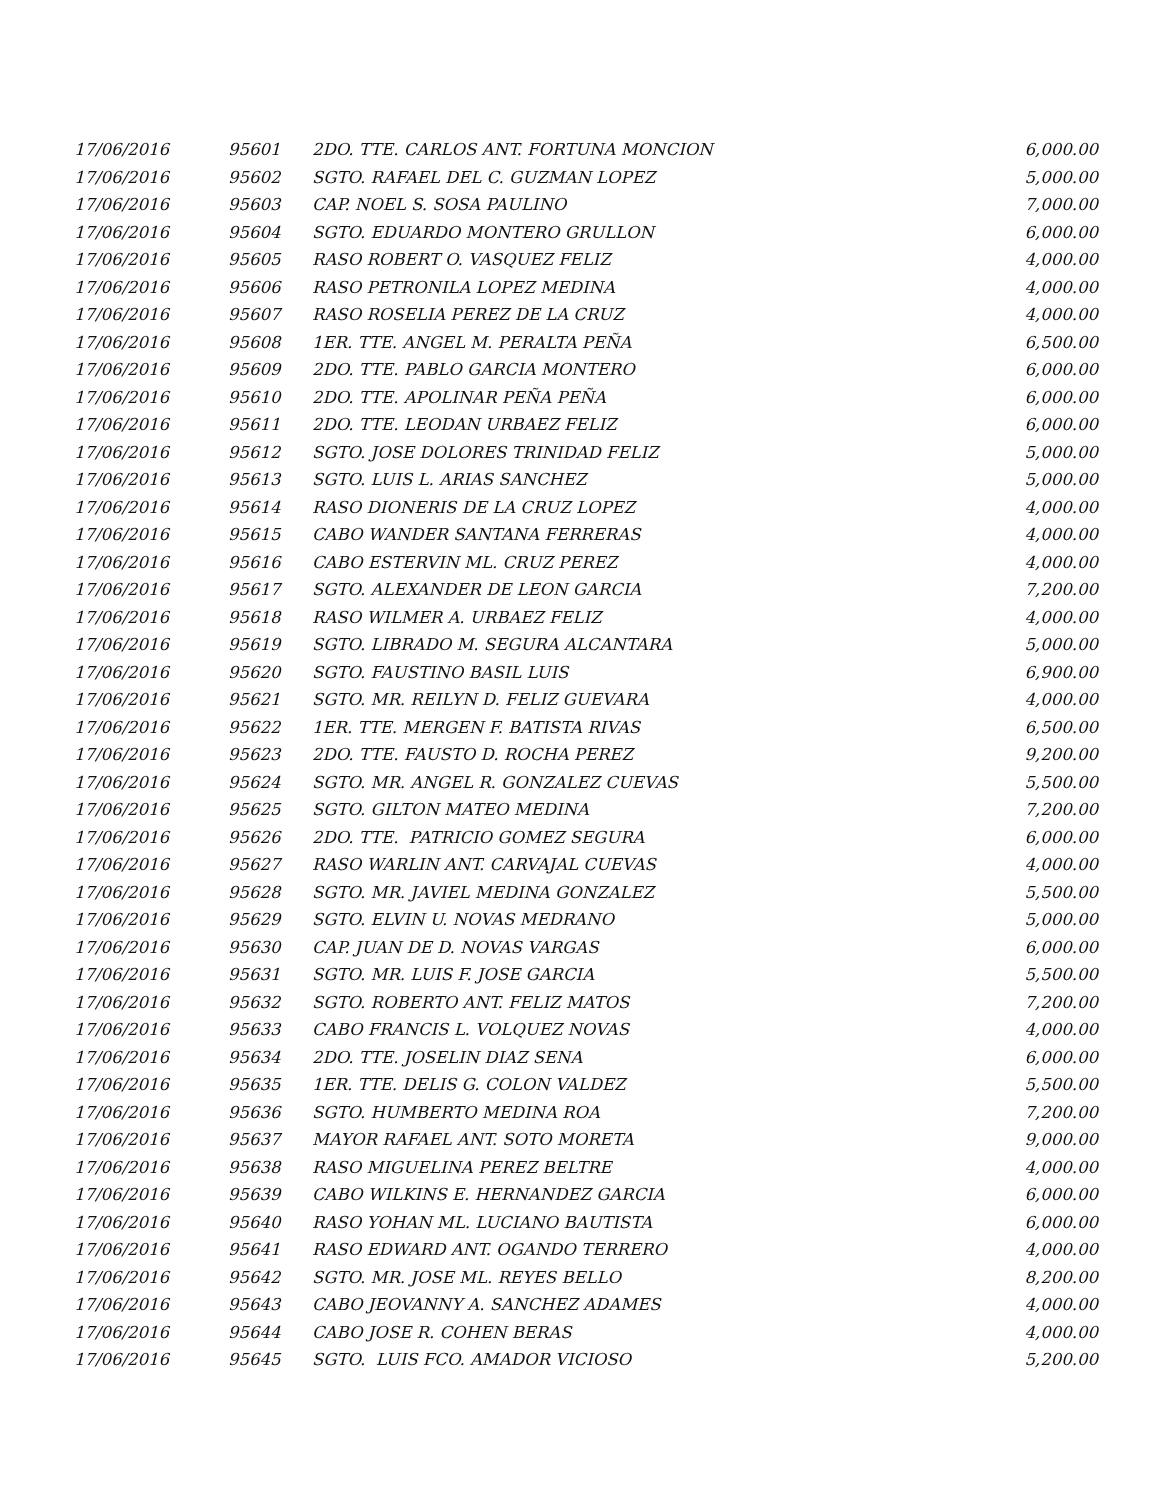| 17/06/2016 | 95601 | 2DO. TTE. CARLOS ANT. FORTUNA MONCION | 6,000.00 |
| 17/06/2016 | 95602 | SGTO. RAFAEL DEL C. GUZMAN LOPEZ | 5,000.00 |
| 17/06/2016 | 95603 | CAP. NOEL S. SOSA PAULINO | 7,000.00 |
| 17/06/2016 | 95604 | SGTO. EDUARDO MONTERO GRULLON | 6,000.00 |
| 17/06/2016 | 95605 | RASO ROBERT O. VASQUEZ FELIZ | 4,000.00 |
| 17/06/2016 | 95606 | RASO PETRONILA LOPEZ MEDINA | 4,000.00 |
| 17/06/2016 | 95607 | RASO ROSELIA PEREZ DE LA CRUZ | 4,000.00 |
| 17/06/2016 | 95608 | 1ER. TTE. ANGEL M. PERALTA PEÑA | 6,500.00 |
| 17/06/2016 | 95609 | 2DO. TTE. PABLO GARCIA MONTERO | 6,000.00 |
| 17/06/2016 | 95610 | 2DO. TTE. APOLINAR PEÑA PEÑA | 6,000.00 |
| 17/06/2016 | 95611 | 2DO. TTE. LEODAN URBAEZ FELIZ | 6,000.00 |
| 17/06/2016 | 95612 | SGTO. JOSE DOLORES TRINIDAD FELIZ | 5,000.00 |
| 17/06/2016 | 95613 | SGTO. LUIS L. ARIAS SANCHEZ | 5,000.00 |
| 17/06/2016 | 95614 | RASO DIONERIS DE LA CRUZ LOPEZ | 4,000.00 |
| 17/06/2016 | 95615 | CABO WANDER SANTANA FERRERAS | 4,000.00 |
| 17/06/2016 | 95616 | CABO ESTERVIN ML. CRUZ PEREZ | 4,000.00 |
| 17/06/2016 | 95617 | SGTO. ALEXANDER DE LEON GARCIA | 7,200.00 |
| 17/06/2016 | 95618 | RASO WILMER A. URBAEZ FELIZ | 4,000.00 |
| 17/06/2016 | 95619 | SGTO. LIBRADO M. SEGURA ALCANTARA | 5,000.00 |
| 17/06/2016 | 95620 | SGTO. FAUSTINO BASIL LUIS | 6,900.00 |
| 17/06/2016 | 95621 | SGTO. MR. REILYN D. FELIZ GUEVARA | 4,000.00 |
| 17/06/2016 | 95622 | 1ER. TTE. MERGEN F. BATISTA RIVAS | 6,500.00 |
| 17/06/2016 | 95623 | 2DO. TTE. FAUSTO D. ROCHA PEREZ | 9,200.00 |
| 17/06/2016 | 95624 | SGTO. MR. ANGEL R. GONZALEZ CUEVAS | 5,500.00 |
| 17/06/2016 | 95625 | SGTO. GILTON MATEO MEDINA | 7,200.00 |
| 17/06/2016 | 95626 | 2DO. TTE. PATRICIO GOMEZ SEGURA | 6,000.00 |
| 17/06/2016 | 95627 | RASO WARLIN ANT. CARVAJAL CUEVAS | 4,000.00 |
| 17/06/2016 | 95628 | SGTO. MR. JAVIEL MEDINA GONZALEZ | 5,500.00 |
| 17/06/2016 | 95629 | SGTO. ELVIN U. NOVAS MEDRANO | 5,000.00 |
| 17/06/2016 | 95630 | CAP. JUAN DE D. NOVAS VARGAS | 6,000.00 |
| 17/06/2016 | 95631 | SGTO. MR. LUIS F. JOSE GARCIA | 5,500.00 |
| 17/06/2016 | 95632 | SGTO. ROBERTO ANT. FELIZ MATOS | 7,200.00 |
| 17/06/2016 | 95633 | CABO FRANCIS L. VOLQUEZ NOVAS | 4,000.00 |
| 17/06/2016 | 95634 | 2DO. TTE. JOSELIN DIAZ SENA | 6,000.00 |
| 17/06/2016 | 95635 | 1ER. TTE. DELIS G. COLON VALDEZ | 5,500.00 |
| 17/06/2016 | 95636 | SGTO. HUMBERTO MEDINA ROA | 7,200.00 |
| 17/06/2016 | 95637 | MAYOR RAFAEL ANT. SOTO MORETA | 9,000.00 |
| 17/06/2016 | 95638 | RASO MIGUELINA PEREZ BELTRE | 4,000.00 |
| 17/06/2016 | 95639 | CABO WILKINS E. HERNANDEZ GARCIA | 6,000.00 |
| 17/06/2016 | 95640 | RASO YOHAN ML. LUCIANO BAUTISTA | 6,000.00 |
| 17/06/2016 | 95641 | RASO EDWARD ANT. OGANDO TERRERO | 4,000.00 |
| 17/06/2016 | 95642 | SGTO. MR. JOSE ML. REYES BELLO | 8,200.00 |
| 17/06/2016 | 95643 | CABO JEOVANNY A. SANCHEZ ADAMES | 4,000.00 |
| 17/06/2016 | 95644 | CABO JOSE R. COHEN BERAS | 4,000.00 |
| 17/06/2016 | 95645 | SGTO. LUIS FCO. AMADOR VICIOSO | 5,200.00 |